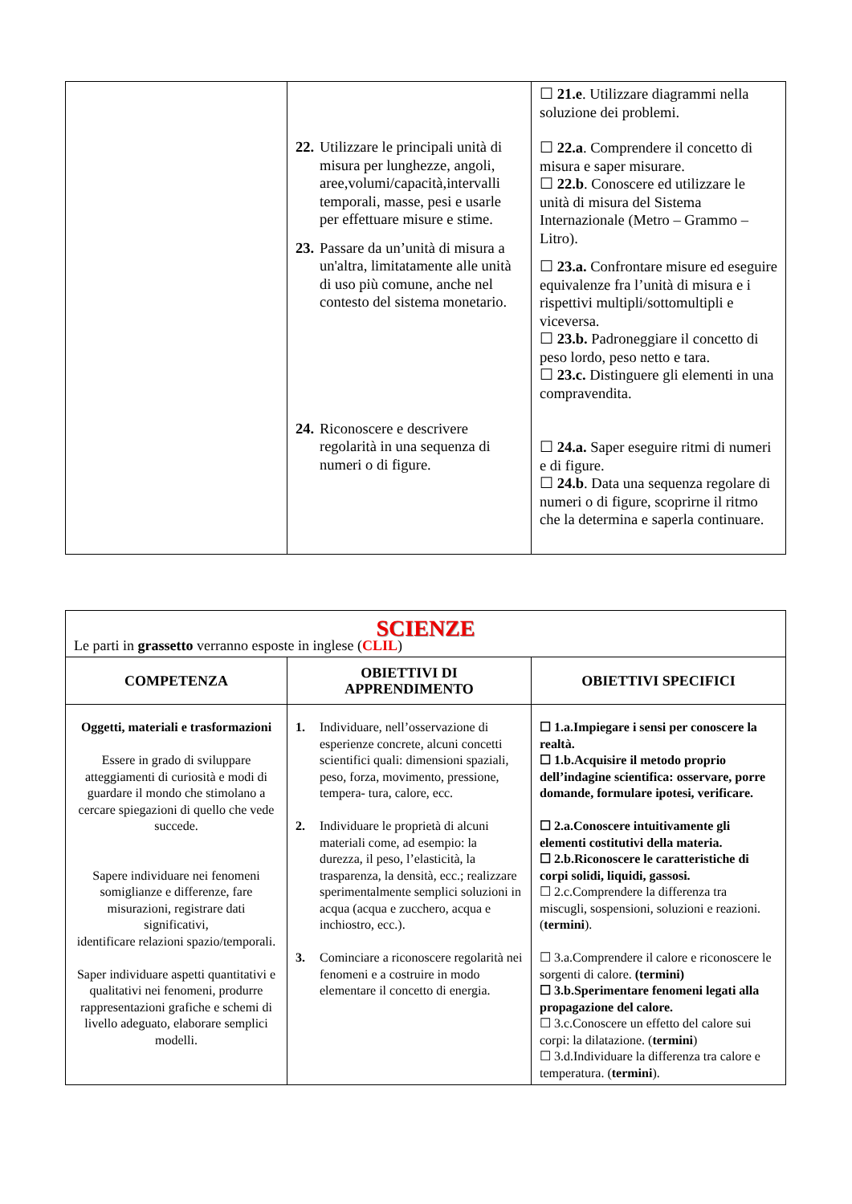| | 22. Utilizzare le principali unità di misura per lunghezze, angoli, aree,volumi/capacità,intervalli temporali, masse, pesi e usarle per effettuare misure e stime. 23. Passare da un’unità di misura a un'altra, limitatamente alle unità di uso più comune, anche nel contesto del sistema monetario. 24. Riconoscere e descrivere regolarità in una sequenza di numeri o di figure. | ☐ 21.e . Utilizzare diagrammi nella soluzione dei problemi. ☐ 22.a . Comprendere il concetto di misura e saper misurare. ☐ 22.b . Conoscere ed utilizzare le unità di misura del Sistema Internazionale (Metro – Grammo – Litro). ☐ 23.a. Confrontare misure ed eseguire equivalenze fra l’unità di misura e i rispettivi multipli/sottomultipli e viceversa. ☐ 23.b. Padroneggiare il concetto di peso lordo, peso netto e tara. ☐ 23.c. Distinguere gli elementi in una compravendita. ☐ 24.a. Saper eseguire ritmi di numeri e di figure. ☐ 24.b . Data una sequenza regolare di numeri o di figure, scoprirne il ritmo che la determina e saperla continuare. |
| SCIENZE Le parti in grassetto verranno esposte in inglese ( CLIL ) | | |
| COMPETENZA | OBIETTIVI DI APPRENDIMENTO | OBIETTIVI SPECIFICI |
| Oggetti, materiali e trasformazioni Essere in grado di sviluppare atteggiamenti di curiosità e modi di guardare il mondo che stimolano a cercare spiegazioni di quello che vede succede. Sapere individuare nei fenomeni somiglianze e differenze, fare misurazioni, registrare dati significativi, identificare relazioni spazio/temporali. Saper individuare aspetti quantitativi e qualitativi nei fenomeni, produrre rappresentazioni grafiche e schemi di livello adeguato, elaborare semplici modelli. | 1. Individuare, nell’osservazione di esperienze concrete, alcuni concetti scientifici quali: dimensioni spaziali, peso, forza, movimento, pressione, tempera- tura, calore, ecc. 2. Individuare le proprietà di alcuni materiali come, ad esempio: la durezza, il peso, l’elasticità, la trasparenza, la densità, ecc.; realizzare sperimentalmente semplici soluzioni in acqua (acqua e zucchero, acqua e inchiostro, ecc.). 3. Cominciare a riconoscere regolarità nei fenomeni e a costruire in modo elementare il concetto di energia. | ☐ 1.a.Impiegare i sensi per conoscere la realtà. ☐ 1.b.Acquisire il metodo proprio dell’indagine scientifica: osservare, porre domande, formulare ipotesi, verificare. ☐ 2.a.Conoscere intuitivamente gli elementi costitutivi della materia. ☐ 2.b.Riconoscere le caratteristiche di corpi solidi, liquidi, gassosi. ☐ 2.c.Comprendere la differenza tra miscugli, sospensioni, soluzioni e reazioni. ( termini ). ☐ 3.a.Comprendere il calore e riconoscere le sorgenti di calore. (termini) ☐ 3.b.Sperimentare fenomeni legati alla propagazione del calore. ☐ 3.c.Conoscere un effetto del calore sui corpi: la dilatazione. ( termini ) ☐ 3.d.Individuare la differenza tra calore e temperatura. ( termini ). |